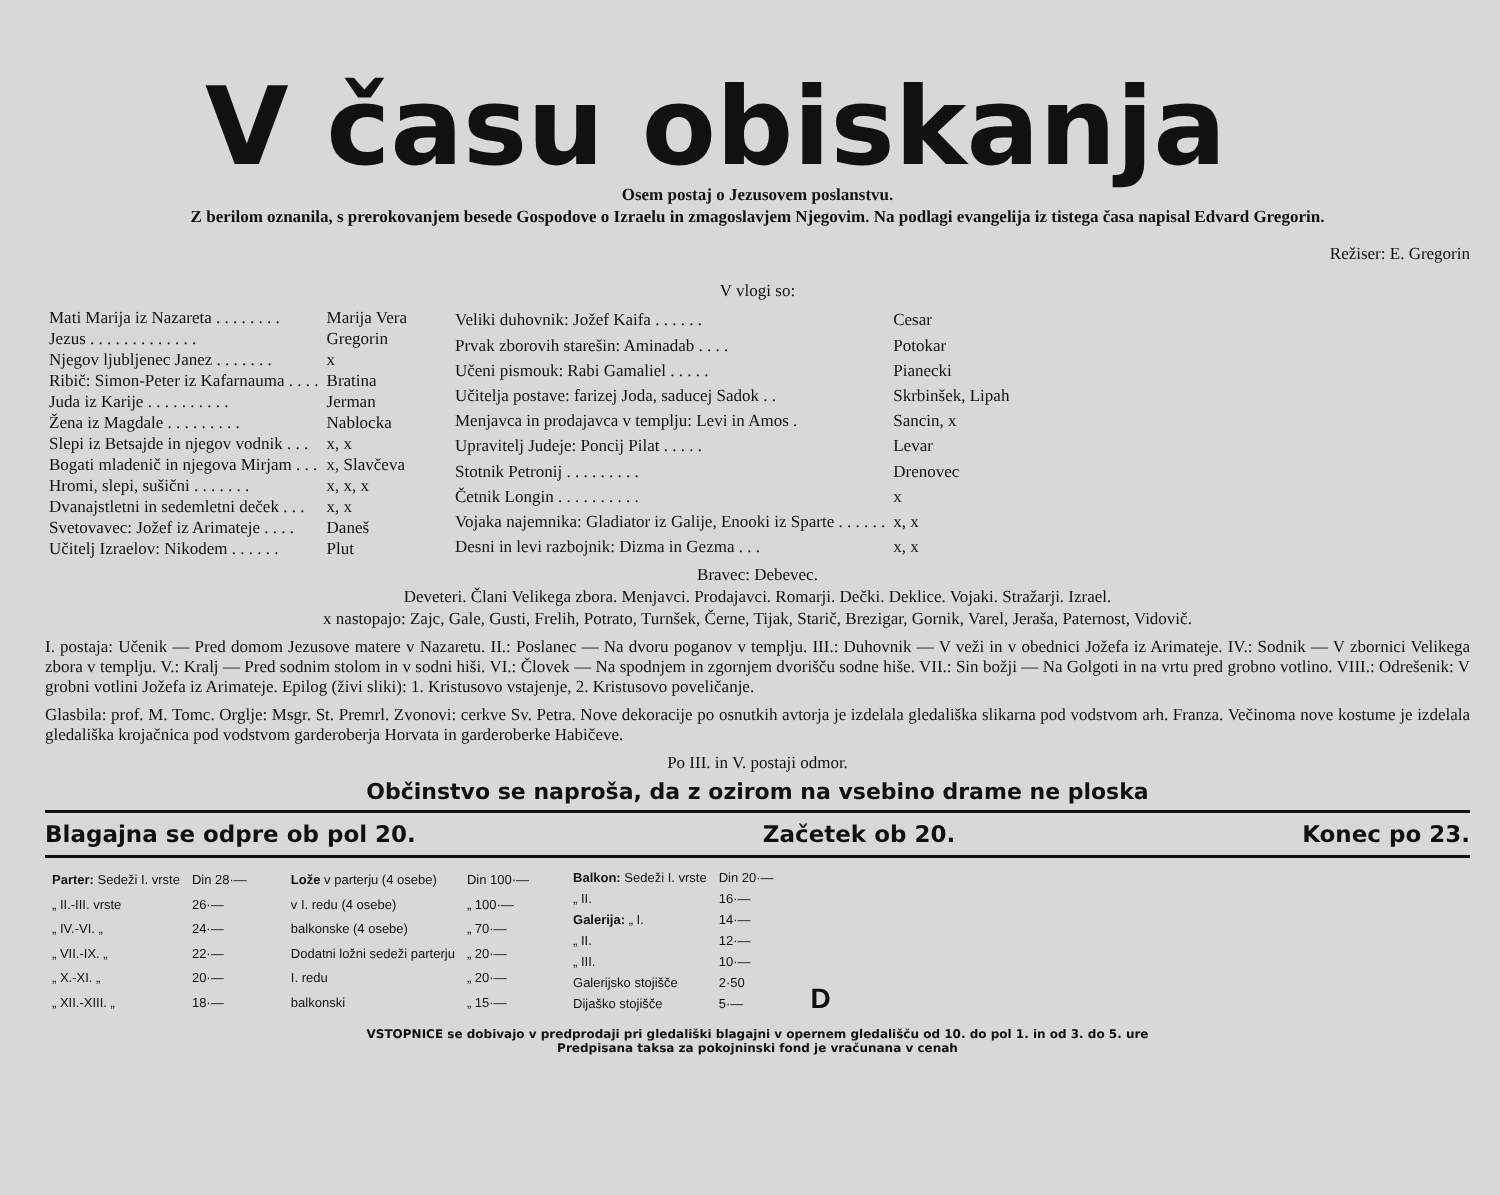V času obiskanja
Osem postaj o Jezusovem poslanstvu.
Z berilom oznanila, s prerokovanjem besede Gospodove o Izraelu in zmagoslavjem Njegovim. Na podlagi evangelija iz tistega časa napisal Edvard Gregorin.
Režiser: E. Gregorin
V vlogi so:
| Mati Marija iz Nazareta . . . . . . . . | Marija Vera |
| Jezus . . . . . . . . . . . . . | Gregorin |
| Njegov ljubljenec Janez . . . . . . . | x |
| Ribič: Simon-Peter iz Kafarnauma . . . . | Bratina |
| Juda iz Karije . . . . . . . . . . | Jerman |
| Žena iz Magdale . . . . . . . . . | Nablocka |
| Slepi iz Betsajde in njegov vodnik . . . | x, x |
| Bogati mladenič in njegova Mirjam . . . | x, Slavčeva |
| Hromi, slepi, sušični . . . . . . . | x, x, x |
| Dvanajstletni in sedemletni deček . . . | x, x |
| Svetovavec: Jožef iz Arimateje . . . . | Daneš |
| Učitelj Izraelov: Nikodem . . . . . . | Plut |
| Veliki duhovnik: Jožef Kaifa . . . . . . | Cesar |
| Prvak zborovih starešin: Aminadab . . . . | Potokar |
| Učeni pismouk: Rabi Gamaliel . . . . . | Pianecki |
| Učitelja postave: farizej Joda, saducej Sadok . . | Skrbinšek, Lipah |
| Menjavca in prodajavca v templju: Levi in Amos . | Sancin, x |
| Upravitelj Judeje: Poncij Pilat . . . . . | Levar |
| Stotnik Petronij . . . . . . . . . | Drenovec |
| Četnik Longin . . . . . . . . . . | x |
| Vojaka najemnika: Gladiator iz Galije, Enooki iz Sparte . . . . . . | x, x |
| Desni in levi razbojnik: Dizma in Gezma . . . | x, x |
Bravec: Debevec.
Deveteri. Člani Velikega zbora. Menjavci. Prodajavci. Romarji. Dečki. Deklice. Vojaki. Stražarji. Izrael.
x nastopajo: Zajc, Gale, Gusti, Frelih, Potrato, Turnšek, Černe, Tijak, Starič, Brezigar, Gornik, Varel, Jeraša, Paternost, Vidovič.
I. postaja: Učenik — Pred domom Jezusove matere v Nazaretu. II.: Poslanec — Na dvoru poganov v templju. III.: Duhovnik — V veži in v obednici Jožefa iz Arimateje. IV.: Sodnik — V zbornici Velikega zbora v templju. V.: Kralj — Pred sodnim stolom in v sodni hiši. VI.: Človek — Na spodnjem in zgornjem dvorišču sodne hiše. VII.: Sin božji — Na Golgoti in na vrtu pred grobno votlino. VIII.: Odrešenik: V grobni votlini Jožefa iz Arimateje. Epilog (živi sliki): 1. Kristusovo vstajenje, 2. Kristusovo poveličanje.
Glasbila: prof. M. Tomc. Orglje: Msgr. St. Premrl. Zvonovi: cerkve Sv. Petra. Nove dekoracije po osnutkih avtorja je izdelala gledališka slikarna pod vodstvom arh. Franza. Večinoma nove kostume je izdelala gledališka krojačnica pod vodstvom garderoberja Horvata in garderoberke Habičeve.
Po III. in V. postaji odmor.
Občinstvo se naproša, da z ozirom na vsebino drame ne ploska
Blagajna se odpre ob pol 20. Začetek ob 20. Konec po 23.
| Parter: Sedeži I. vrste | Din 28·— |
| „ II.-III. vrste | 26·— |
| „ IV.-VI. „ | 24·— |
| „ VII.-IX. „ | 22·— |
| „ X.-XI. „ | 20·— |
| „ XII.-XIII. „ | 18·— |
| Lože v parterju (4 osebe) | Din 100·— |
| v I. redu (4 osebe) | „ 100·— |
| balkonske (4 osebe) | „ 70·— |
| Dodatni ložni sedeži parterju | „ 20·— |
| I. redu | „ 20·— |
| balkonski | „ 15·— |
| Balkon: Sedeži I. vrste | Din 20·— |
| „ II. | 16·— |
| Galerija: „ I. | 14·— |
| „ II. | 12·— |
| „ III. | 10·— |
| Galerijsko stojišče | 2·50 |
| Dijaško stojišče | 5·— |
D
VSTOPNICE se dobivajo v predprodaji pri gledališki blagajni v opernem gledališču od 10. do pol 1. in od 3. do 5. ure
Predpisana taksa za pokojninski fond je vračunana v cenah